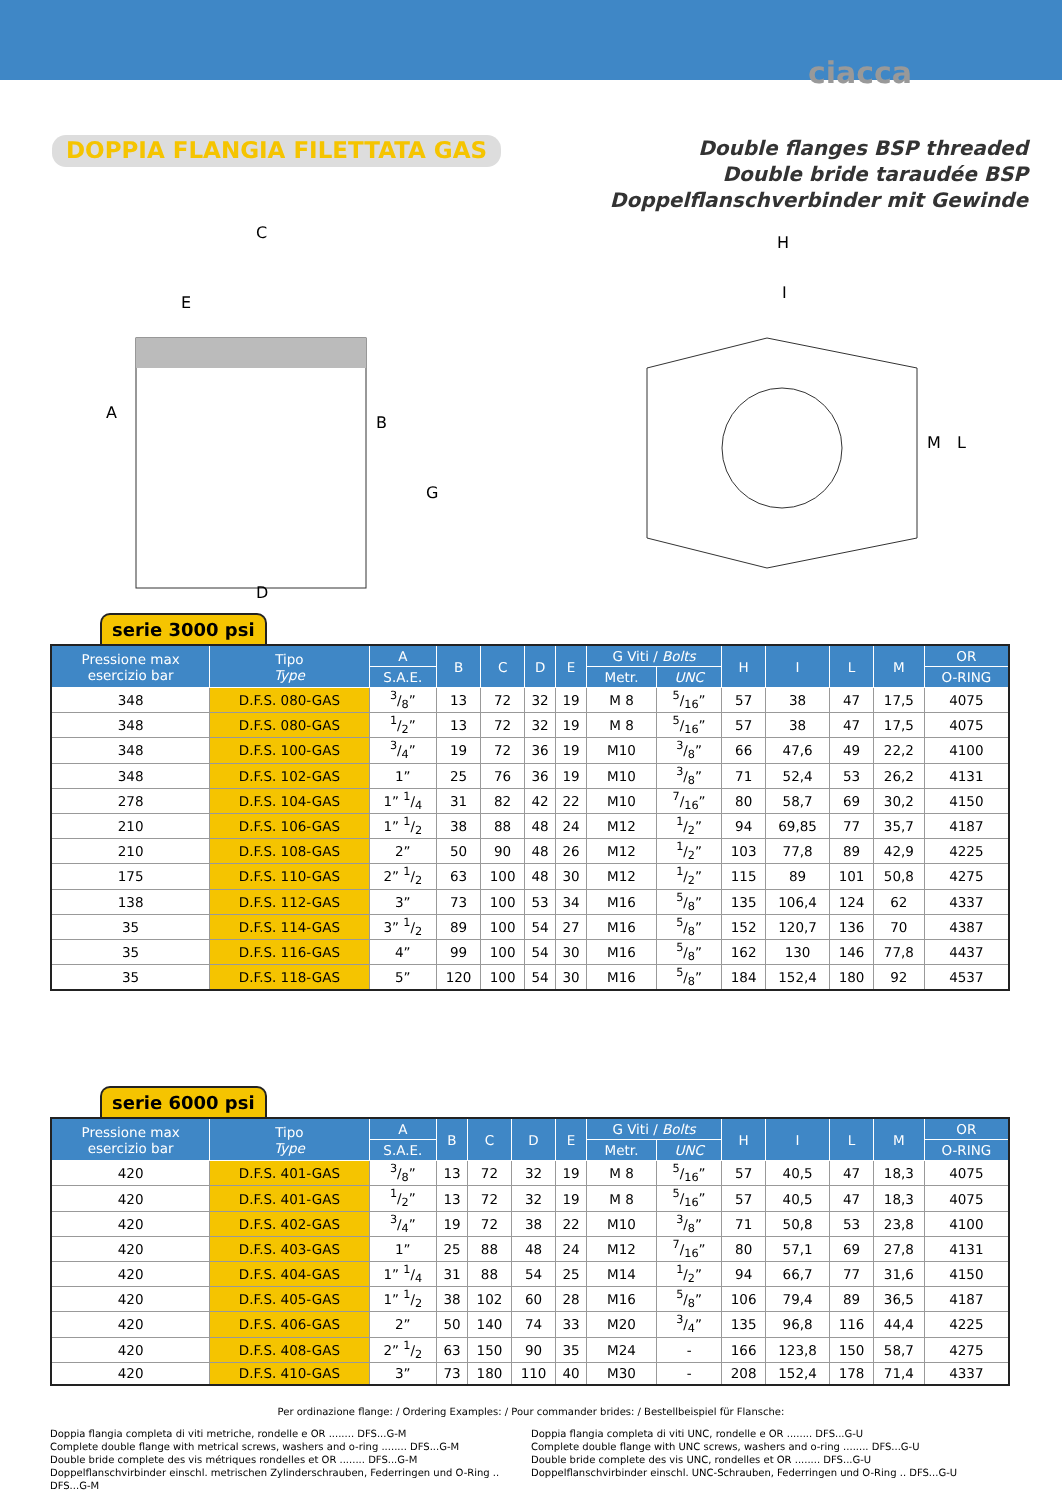ciacca
DOPPIA FLANGIA FILETTATA GAS
Double flanges BSP threaded
Double bride taraudée BSP
Doppelflanschverbinder mit Gewinde
C
E
A
B
G
D
H
I
M
L
serie 3000 psi
| Pressione max esercizio bar | Tipo Type | A | B | C | D | E | G Viti / Bolts | | H | I | L | M | OR |
| --- | --- | --- | --- | --- | --- | --- | --- | --- | --- | --- | --- | --- | --- |
| | | S.A.E. | | | | | Metr. | UNC | | | | | O-RING |
| 348 | D.F.S. 080-GAS | 3/8” | 13 | 72 | 32 | 19 | M 8 | 5/16” | 57 | 38 | 47 | 17,5 | 4075 |
| 348 | D.F.S. 080-GAS | 1/2” | 13 | 72 | 32 | 19 | M 8 | 5/16” | 57 | 38 | 47 | 17,5 | 4075 |
| 348 | D.F.S. 100-GAS | 3/4” | 19 | 72 | 36 | 19 | M10 | 3/8” | 66 | 47,6 | 49 | 22,2 | 4100 |
| 348 | D.F.S. 102-GAS | 1” | 25 | 76 | 36 | 19 | M10 | 3/8” | 71 | 52,4 | 53 | 26,2 | 4131 |
| 278 | D.F.S. 104-GAS | 1” 1/4 | 31 | 82 | 42 | 22 | M10 | 7/16” | 80 | 58,7 | 69 | 30,2 | 4150 |
| 210 | D.F.S. 106-GAS | 1” 1/2 | 38 | 88 | 48 | 24 | M12 | 1/2” | 94 | 69,85 | 77 | 35,7 | 4187 |
| 210 | D.F.S. 108-GAS | 2” | 50 | 90 | 48 | 26 | M12 | 1/2” | 103 | 77,8 | 89 | 42,9 | 4225 |
| 175 | D.F.S. 110-GAS | 2” 1/2 | 63 | 100 | 48 | 30 | M12 | 1/2” | 115 | 89 | 101 | 50,8 | 4275 |
| 138 | D.F.S. 112-GAS | 3” | 73 | 100 | 53 | 34 | M16 | 5/8” | 135 | 106,4 | 124 | 62 | 4337 |
| 35 | D.F.S. 114-GAS | 3” 1/2 | 89 | 100 | 54 | 27 | M16 | 5/8” | 152 | 120,7 | 136 | 70 | 4387 |
| 35 | D.F.S. 116-GAS | 4” | 99 | 100 | 54 | 30 | M16 | 5/8” | 162 | 130 | 146 | 77,8 | 4437 |
| 35 | D.F.S. 118-GAS | 5” | 120 | 100 | 54 | 30 | M16 | 5/8” | 184 | 152,4 | 180 | 92 | 4537 |
serie 6000 psi
| Pressione max esercizio bar | Tipo Type | A | B | C | D | E | G Viti / Bolts | | H | I | L | M | OR |
| --- | --- | --- | --- | --- | --- | --- | --- | --- | --- | --- | --- | --- | --- |
| | | S.A.E. | | | | | Metr. | UNC | | | | | O-RING |
| 420 | D.F.S. 401-GAS | 3/8” | 13 | 72 | 32 | 19 | M 8 | 5/16” | 57 | 40,5 | 47 | 18,3 | 4075 |
| 420 | D.F.S. 401-GAS | 1/2” | 13 | 72 | 32 | 19 | M 8 | 5/16” | 57 | 40,5 | 47 | 18,3 | 4075 |
| 420 | D.F.S. 402-GAS | 3/4” | 19 | 72 | 38 | 22 | M10 | 3/8” | 71 | 50,8 | 53 | 23,8 | 4100 |
| 420 | D.F.S. 403-GAS | 1” | 25 | 88 | 48 | 24 | M12 | 7/16” | 80 | 57,1 | 69 | 27,8 | 4131 |
| 420 | D.F.S. 404-GAS | 1” 1/4 | 31 | 88 | 54 | 25 | M14 | 1/2” | 94 | 66,7 | 77 | 31,6 | 4150 |
| 420 | D.F.S. 405-GAS | 1” 1/2 | 38 | 102 | 60 | 28 | M16 | 5/8” | 106 | 79,4 | 89 | 36,5 | 4187 |
| 420 | D.F.S. 406-GAS | 2” | 50 | 140 | 74 | 33 | M20 | 3/4” | 135 | 96,8 | 116 | 44,4 | 4225 |
| 420 | D.F.S. 408-GAS | 2” 1/2 | 63 | 150 | 90 | 35 | M24 | - | 166 | 123,8 | 150 | 58,7 | 4275 |
| 420 | D.F.S. 410-GAS | 3” | 73 | 180 | 110 | 40 | M30 | - | 208 | 152,4 | 178 | 71,4 | 4337 |
Per ordinazione flange: / Ordering Examples: / Pour commander brides: / Bestellbeispiel für Flansche:
Doppia flangia completa di viti metriche, rondelle e OR ........ DFS...G-M
Complete double flange with metrical screws, washers and o-ring ........ DFS...G-M
Double bride complete des vis métriques rondelles et OR ........ DFS...G-M
Doppelflanschvirbinder einschl. metrischen Zylinderschrauben, Federringen und O-Ring .. DFS...G-M
Doppia flangia completa di viti UNC, rondelle e OR ........ DFS...G-U
Complete double flange with UNC screws, washers and o-ring ........ DFS...G-U
Double bride complete des vis UNC, rondelles et OR ........ DFS...G-U
Doppelflanschvirbinder einschl. UNC-Schrauben, Federringen und O-Ring .. DFS...G-U